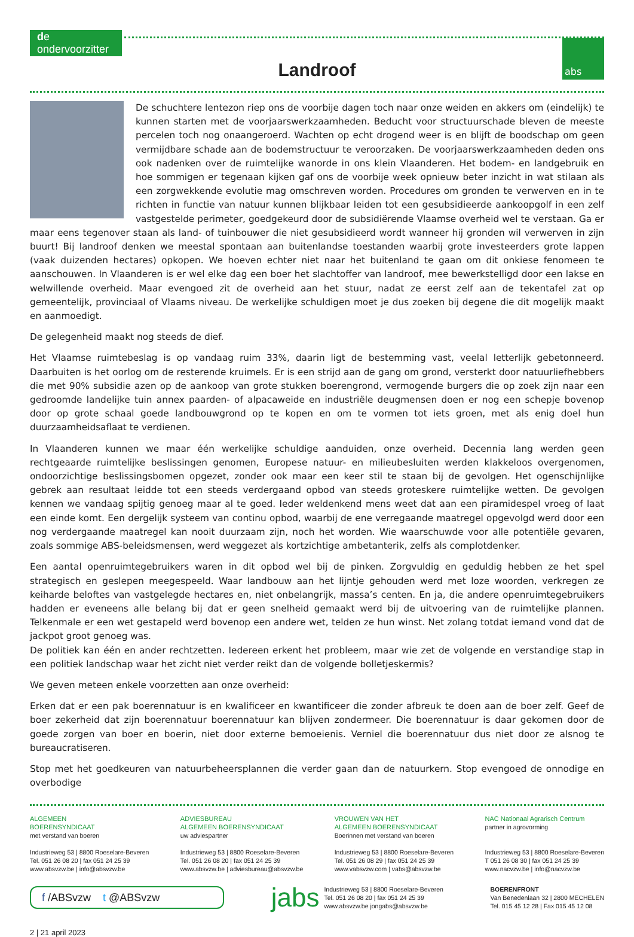de ondervoorzitter
abs
Landroof
De schuchtere lentezon riep ons de voorbije dagen toch naar onze weiden en akkers om (eindelijk) te kunnen starten met de voorjaarswerkzaamheden. Beducht voor structuurschade bleven de meeste percelen toch nog onaangeroerd. Wachten op echt drogend weer is en blijft de boodschap om geen vermijdbare schade aan de bodemstructuur te veroorzaken. De voorjaarswerkzaamheden deden ons ook nadenken over de ruimtelijke wanorde in ons klein Vlaanderen. Het bodem- en landgebruik en hoe sommigen er tegenaan kijken gaf ons de voorbije week opnieuw beter inzicht in wat stilaan als een zorgwekkende evolutie mag omschreven worden. Procedures om gronden te verwerven en in te richten in functie van natuur kunnen blijkbaar leiden tot een gesubsidieerde aankoopgolf in een zelf vastgestelde perimeter, goedgekeurd door de subsidiërende Vlaamse overheid wel te verstaan. Ga er maar eens tegenover staan als land- of tuinbouwer die niet gesubsidieerd wordt wanneer hij gronden wil verwerven in zijn buurt! Bij landroof denken we meestal spontaan aan buitenlandse toestanden waarbij grote investeerders grote lappen (vaak duizenden hectares) opkopen. We hoeven echter niet naar het buitenland te gaan om dit onkiese fenomeen te aanschouwen. In Vlaanderen is er wel elke dag een boer het slachtoffer van landroof, mee bewerkstelligd door een lakse en welwillende overheid. Maar evengoed zit de overheid aan het stuur, nadat ze eerst zelf aan de tekentafel zat op gemeentelijk, provinciaal of Vlaams niveau. De werkelijke schuldigen moet je dus zoeken bij degene die dit mogelijk maakt en aanmoedigt.
De gelegenheid maakt nog steeds de dief.
Het Vlaamse ruimtebeslag is op vandaag ruim 33%, daarin ligt de bestemming vast, veelal letterlijk gebetonneerd. Daarbuiten is het oorlog om de resterende kruimels. Er is een strijd aan de gang om grond, versterkt door natuurliefhebbers die met 90% subsidie azen op de aankoop van grote stukken boerengrond, vermogende burgers die op zoek zijn naar een gedroomde landelijke tuin annex paarden- of alpacaweide en industriële deugmensen doen er nog een schepje bovenop door op grote schaal goede landbouwgrond op te kopen en om te vormen tot iets groen, met als enig doel hun duurzaamheidsaflaat te verdienen.
In Vlaanderen kunnen we maar één werkelijke schuldige aanduiden, onze overheid. Decennia lang werden geen rechtgeaarde ruimtelijke beslissingen genomen, Europese natuur- en milieubesluiten werden klakkeloos overgenomen, ondoorzichtige beslissingsbomen opgezet, zonder ook maar een keer stil te staan bij de gevolgen. Het ogenschijnlijke gebrek aan resultaat leidde tot een steeds verdergaand opbod van steeds groteskere ruimtelijke wetten. De gevolgen kennen we vandaag spijtig genoeg maar al te goed. Ieder weldenkend mens weet dat aan een piramidespel vroeg of laat een einde komt. Een dergelijk systeem van continu opbod, waarbij de ene verregaande maatregel opgevolgd werd door een nog verdergaande maatregel kan nooit duurzaam zijn, noch het worden. Wie waarschuwde voor alle potentiële gevaren, zoals sommige ABS-beleidsmensen, werd weggezet als kortzichtige ambetanterik, zelfs als complotdenker.
Een aantal openruimtegebruikers waren in dit opbod wel bij de pinken. Zorgvuldig en geduldig hebben ze het spel strategisch en geslepen meegespeeld. Waar landbouw aan het lijntje gehouden werd met loze woorden, verkregen ze keiharde beloftes van vastgelegde hectares en, niet onbelangrijk, massa’s centen. En ja, die andere openruimtegebruikers hadden er eveneens alle belang bij dat er geen snelheid gemaakt werd bij de uitvoering van de ruimtelijke plannen. Telkenmale er een wet gestapeld werd bovenop een andere wet, telden ze hun winst. Net zolang totdat iemand vond dat de jackpot groot genoeg was.
De politiek kan één en ander rechtzetten. Iedereen erkent het probleem, maar wie zet de volgende en verstandige stap in een politiek landschap waar het zicht niet verder reikt dan de volgende bolletjeskermis?
We geven meteen enkele voorzetten aan onze overheid:
Erken dat er een pak boerennatuur is en kwalificeer en kwantificeer die zonder afbreuk te doen aan de boer zelf. Geef de boer zekerheid dat zijn boerennatuur boerennatuur kan blijven zondermeer. Die boerennatuur is daar gekomen door de goede zorgen van boer en boerin, niet door externe bemoeienis. Verniel die boerennatuur dus niet door ze alsnog te bureaucratiseren.
Stop met het goedkeuren van natuurbeheersplannen die verder gaan dan de natuurkern. Stop evengoed de onnodige en overbodige
ALGEMEEN
BOERENSYNDICAAT
met verstand van boeren
Industrieweg 53 | 8800 Roeselare-Beveren
Tel. 051 26 08 20 | fax 051 24 25 39
www.absvzw.be | info@absvzw.be
ADVIESBUREAU
ALGEMEEN BOERENSYNDICAAT
uw adviespartner
Industrieweg 53 | 8800 Roeselare-Beveren
Tel. 051 26 08 20 | fax 051 24 25 39
www.absvzw.be | adviesbureau@absvzw.be
VROUWEN VAN HET
ALGEMEEN BOERENSYNDICAAT
Boerinnen met verstand van boeren
Industrieweg 53 | 8800 Roeselare-Beveren
Tel. 051 26 08 29 | fax 051 24 25 39
www.vabsvzw.com | vabs@absvzw.be
NAC Nationaal Agrarisch Centrum
partner in agrovorming
Industrieweg 53 | 8800 Roeselare-Beveren
T 051 26 08 30 | fax 051 24 25 39
www.nacvzw.be | info@nacvzw.be
f /ABSvzw t @ABSvzw
jabs
Industrieweg 53 | 8800 Roeselare-Beveren
Tel. 051 26 08 20 | fax 051 24 25 39
www.absvzw.be jongabs@absvzw.be
BOERENFRONT
Van Benedenlaan 32 | 2800 MECHELEN
Tel. 015 45 12 28 | Fax 015 45 12 08
2 | 21 april 2023